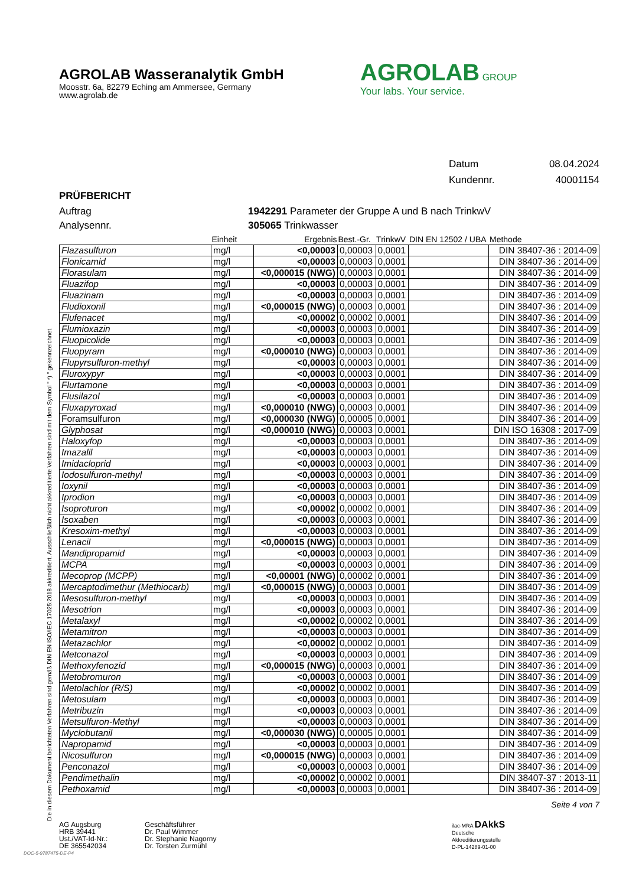Die in diesem Dokument berichteten Verfahren sind gemäß DIN EN ISO/IEC 17025:2018 akkreditiert. Ausschließlich nicht akkreditierte Verfahren sind mit dem Symbol " *) " gekennzeichnet.
AGROLAB GROUP
Your labs. Your service.
AGROLAB Wasseranalytik GmbH
Moosstr. 6a, 82279 Eching am Ammersee, Germany
www.agrolab.de
Datum 08.04.2024
Kundennr. 40001154
PRÜFBERICHT
Auftrag 1942291 Parameter der Gruppe A und B nach TrinkwV
Analysennr. 305065 Trinkwasser
| | Einheit | Ergebnis | Best.-Gr. | TrinkwV | DIN EN 12502 / UBA | Methode |
| --- | --- | --- | --- | --- | --- | --- |
| Flazasulfuron | mg/l | <0,00003 | 0,00003 | 0,0001 | | DIN 38407-36 : 2014-09 |
| Flonicamid | mg/l | <0,00003 | 0,00003 | 0,0001 | | DIN 38407-36 : 2014-09 |
| Florasulam | mg/l | <0,000015 (NWG) | 0,00003 | 0,0001 | | DIN 38407-36 : 2014-09 |
| Fluazifop | mg/l | <0,00003 | 0,00003 | 0,0001 | | DIN 38407-36 : 2014-09 |
| Fluazinam | mg/l | <0,00003 | 0,00003 | 0,0001 | | DIN 38407-36 : 2014-09 |
| Fludioxonil | mg/l | <0,000015 (NWG) | 0,00003 | 0,0001 | | DIN 38407-36 : 2014-09 |
| Flufenacet | mg/l | <0,00002 | 0,00002 | 0,0001 | | DIN 38407-36 : 2014-09 |
| Flumioxazin | mg/l | <0,00003 | 0,00003 | 0,0001 | | DIN 38407-36 : 2014-09 |
| Fluopicolide | mg/l | <0,00003 | 0,00003 | 0,0001 | | DIN 38407-36 : 2014-09 |
| Fluopyram | mg/l | <0,000010 (NWG) | 0,00003 | 0,0001 | | DIN 38407-36 : 2014-09 |
| Flupyrsulfuron-methyl | mg/l | <0,00003 | 0,00003 | 0,0001 | | DIN 38407-36 : 2014-09 |
| Fluroxypyr | mg/l | <0,00003 | 0,00003 | 0,0001 | | DIN 38407-36 : 2014-09 |
| Flurtamone | mg/l | <0,00003 | 0,00003 | 0,0001 | | DIN 38407-36 : 2014-09 |
| Flusilazol | mg/l | <0,00003 | 0,00003 | 0,0001 | | DIN 38407-36 : 2014-09 |
| Fluxapyroxad | mg/l | <0,000010 (NWG) | 0,00003 | 0,0001 | | DIN 38407-36 : 2014-09 |
| Foramsulfuron | mg/l | <0,000030 (NWG) | 0,00005 | 0,0001 | | DIN 38407-36 : 2014-09 |
| Glyphosat | mg/l | <0,000010 (NWG) | 0,00003 | 0,0001 | | DIN ISO 16308 : 2017-09 |
| Haloxyfop | mg/l | <0,00003 | 0,00003 | 0,0001 | | DIN 38407-36 : 2014-09 |
| Imazalil | mg/l | <0,00003 | 0,00003 | 0,0001 | | DIN 38407-36 : 2014-09 |
| Imidacloprid | mg/l | <0,00003 | 0,00003 | 0,0001 | | DIN 38407-36 : 2014-09 |
| Iodosulfuron-methyl | mg/l | <0,00003 | 0,00003 | 0,0001 | | DIN 38407-36 : 2014-09 |
| Ioxynil | mg/l | <0,00003 | 0,00003 | 0,0001 | | DIN 38407-36 : 2014-09 |
| Iprodion | mg/l | <0,00003 | 0,00003 | 0,0001 | | DIN 38407-36 : 2014-09 |
| Isoproturon | mg/l | <0,00002 | 0,00002 | 0,0001 | | DIN 38407-36 : 2014-09 |
| Isoxaben | mg/l | <0,00003 | 0,00003 | 0,0001 | | DIN 38407-36 : 2014-09 |
| Kresoxim-methyl | mg/l | <0,00003 | 0,00003 | 0,0001 | | DIN 38407-36 : 2014-09 |
| Lenacil | mg/l | <0,000015 (NWG) | 0,00003 | 0,0001 | | DIN 38407-36 : 2014-09 |
| Mandipropamid | mg/l | <0,00003 | 0,00003 | 0,0001 | | DIN 38407-36 : 2014-09 |
| MCPA | mg/l | <0,00003 | 0,00003 | 0,0001 | | DIN 38407-36 : 2014-09 |
| Mecoprop (MCPP) | mg/l | <0,00001 (NWG) | 0,00002 | 0,0001 | | DIN 38407-36 : 2014-09 |
| Mercaptodimethur (Methiocarb) | mg/l | <0,000015 (NWG) | 0,00003 | 0,0001 | | DIN 38407-36 : 2014-09 |
| Mesosulfuron-methyl | mg/l | <0,00003 | 0,00003 | 0,0001 | | DIN 38407-36 : 2014-09 |
| Mesotrion | mg/l | <0,00003 | 0,00003 | 0,0001 | | DIN 38407-36 : 2014-09 |
| Metalaxyl | mg/l | <0,00002 | 0,00002 | 0,0001 | | DIN 38407-36 : 2014-09 |
| Metamitron | mg/l | <0,00003 | 0,00003 | 0,0001 | | DIN 38407-36 : 2014-09 |
| Metazachlor | mg/l | <0,00002 | 0,00002 | 0,0001 | | DIN 38407-36 : 2014-09 |
| Metconazol | mg/l | <0,00003 | 0,00003 | 0,0001 | | DIN 38407-36 : 2014-09 |
| Methoxyfenozid | mg/l | <0,000015 (NWG) | 0,00003 | 0,0001 | | DIN 38407-36 : 2014-09 |
| Metobromuron | mg/l | <0,00003 | 0,00003 | 0,0001 | | DIN 38407-36 : 2014-09 |
| Metolachlor (R/S) | mg/l | <0,00002 | 0,00002 | 0,0001 | | DIN 38407-36 : 2014-09 |
| Metosulam | mg/l | <0,00003 | 0,00003 | 0,0001 | | DIN 38407-36 : 2014-09 |
| Metribuzin | mg/l | <0,00003 | 0,00003 | 0,0001 | | DIN 38407-36 : 2014-09 |
| Metsulfuron-Methyl | mg/l | <0,00003 | 0,00003 | 0,0001 | | DIN 38407-36 : 2014-09 |
| Myclobutanil | mg/l | <0,000030 (NWG) | 0,00005 | 0,0001 | | DIN 38407-36 : 2014-09 |
| Napropamid | mg/l | <0,00003 | 0,00003 | 0,0001 | | DIN 38407-36 : 2014-09 |
| Nicosulfuron | mg/l | <0,000015 (NWG) | 0,00003 | 0,0001 | | DIN 38407-36 : 2014-09 |
| Penconazol | mg/l | <0,00003 | 0,00003 | 0,0001 | | DIN 38407-36 : 2014-09 |
| Pendimethalin | mg/l | <0,00002 | 0,00002 | 0,0001 | | DIN 38407-37 : 2013-11 |
| Pethoxamid | mg/l | <0,00003 | 0,00003 | 0,0001 | | DIN 38407-36 : 2014-09 |
Seite 4 von 7
AG Augsburg
HRB 39441
Ust./VAT-Id-Nr.:
DE 365542034
Geschäftsführer
Dr. Paul Wimmer
Dr. Stephanie Nagorny
Dr. Torsten Zurmühl
ilac-MRA DAkkS
Deutsche
Akkreditierungsstelle
D-PL-14289-01-00
DOC-5-9787475-DE-P4